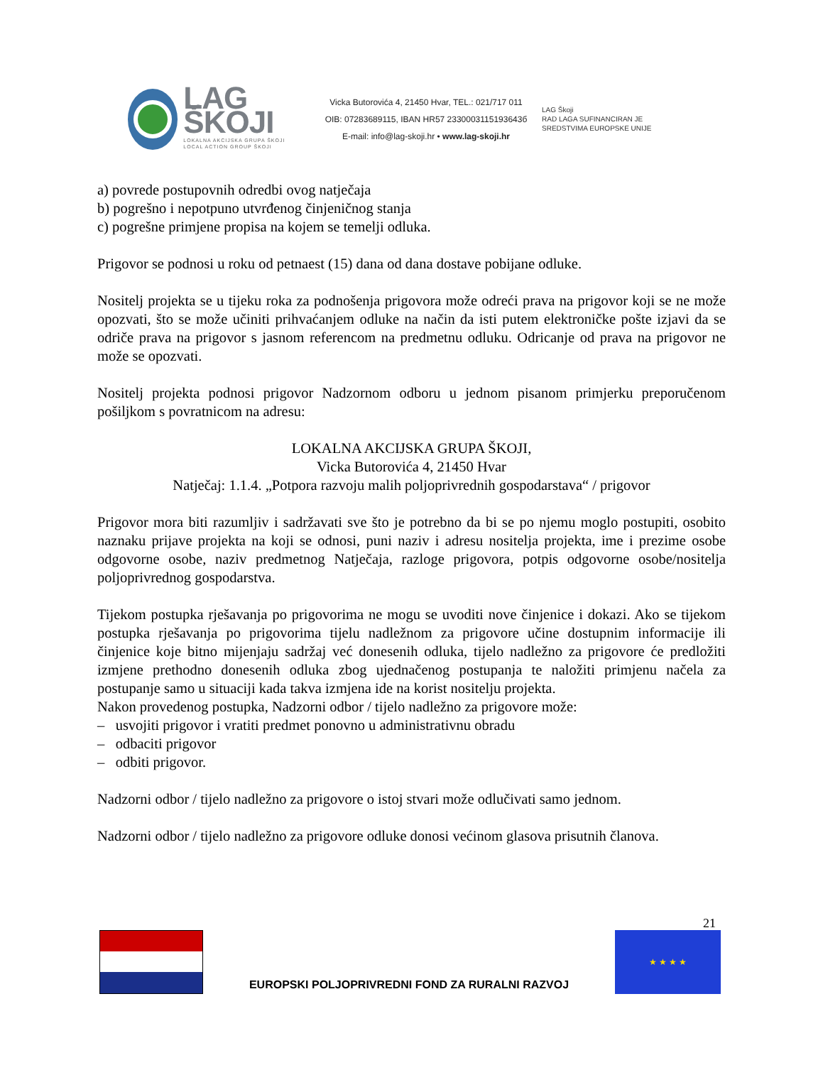LAG ŠKOJI
LOKALNA AKCIJSKA GRUPA ŠKOJI
LOCAL ACTION GROUP ŠKOJI
Vicka Butorovića 4, 21450 Hvar, TEL.: 021/717 011
OIB: 07283689115, IBAN HR57 2330003115193643б
E-mail: info@lag-skoji.hr • www.lag-skoji.hr
LAG Škoji
RAD LAGA SUFINANCIRAN JE
SREDSTVIMA EUROPSKE UNIJE
a) povrede postupovnih odredbi ovog natječaja
b) pogrešno i nepotpuno utvrđenog činjeničnog stanja
c) pogrešne primjene propisa na kojem se temelji odluka.
Prigovor se podnosi u roku od petnaest (15) dana od dana dostave pobijane odluke.
Nositelj projekta se u tijeku roka za podnošenja prigovora može odreći prava na prigovor koji se ne može opozvati, što se može učiniti prihvaćanjem odluke na način da isti putem elektroničke pošte izjavi da se odriče prava na prigovor s jasnom referencom na predmetnu odluku. Odricanje od prava na prigovor ne može se opozvati.
Nositelj projekta podnosi prigovor Nadzornom odboru u jednom pisanom primjerku preporučenom pošiljkom s povratnicom na adresu:
LOKALNA AKCIJSKA GRUPA ŠKOJI,
Vicka Butorovića 4, 21450 Hvar
Natječaj: 1.1.4. „Potpora razvoju malih poljoprivrednih gospodarstava“ / prigovor
Prigovor mora biti razumljiv i sadržavati sve što je potrebno da bi se po njemu moglo postupiti, osobito naznaku prijave projekta na koji se odnosi, puni naziv i adresu nositelja projekta, ime i prezime osobe odgovorne osobe, naziv predmetnog Natječaja, razloge prigovora, potpis odgovorne osobe/nositelja poljoprivrednog gospodarstva.
Tijekom postupka rješavanja po prigovorima ne mogu se uvoditi nove činjenice i dokazi. Ako se tijekom postupka rješavanja po prigovorima tijelu nadležnom za prigovore učine dostupnim informacije ili činjenice koje bitno mijenjaju sadržaj već donesenih odluka, tijelo nadležno za prigovore će predložiti izmjene prethodno donesenih odluka zbog ujednačenog postupanja te naložiti primjenu načela za postupanje samo u situaciji kada takva izmjena ide na korist nositelju projekta.
Nakon provedenog postupka, Nadzorni odbor / tijelo nadležno za prigovore može:
– usvojiti prigovor i vratiti predmet ponovno u administrativnu obradu
– odbaciti prigovor
– odbiti prigovor.
Nadzorni odbor / tijelo nadležno za prigovore o istoj stvari može odlučivati samo jednom.
Nadzorni odbor / tijelo nadležno za prigovore odluke donosi većinom glasova prisutnih članova.
21
EUROPSKI POLJOPRIVREDNI FOND ZA RURALNI RAZVOJ
★ ★ ★ ★